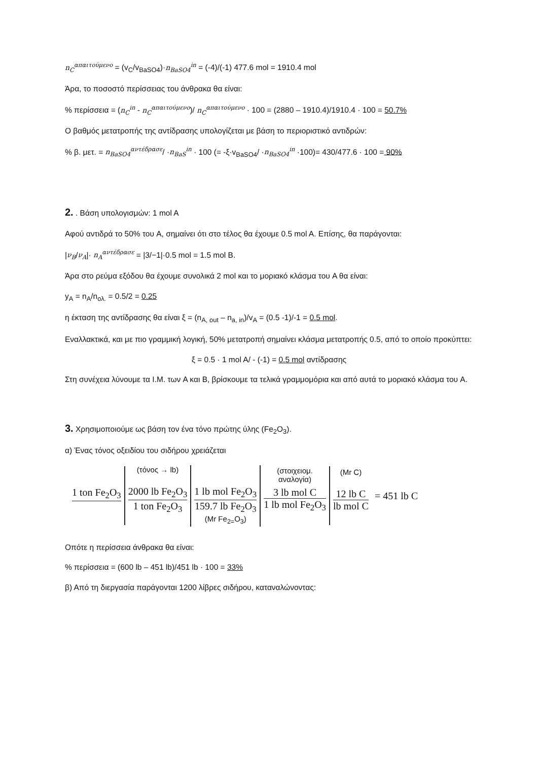n<sub>C</sub><sup>απαιτούμενο</sup> = (v<sub>C</sub>/v<sub>BaSO4</sub>)·n<sub>BaSO4</sub><sup>in</sup> = (-4)/(-1) 477.6 mol = 1910.4 mol
Άρα, το ποσοστό περίσσειας του άνθρακα θα είναι:
% περίσσεια = (n<sub>C</sub><sup>in</sup> - n<sub>C</sub><sup>απαιτούμενο</sup>)/ n<sub>C</sub><sup>απαιτούμενο</sup> · 100 = (2880 – 1910.4)/1910.4 · 100 = 50.7%
Ο βαθμός μετατροπής της αντίδρασης υπολογίζεται με βάση το περιοριστικό αντιδρών:
% β. μετ. = n<sub>BaSO4</sub><sup>αντέδρασε</sup>/ ·n<sub>BaS</sub><sup>in</sup> · 100 (= -ξ·v<sub>BaSO4</sub>/ ·n<sub>BaSO4</sub><sup>in</sup> ·100)= 430/477.6 · 100 = 90%
2. . Βάση υπολογισμών: 1 mol A
Αφού αντιδρά το 50% του A, σημαίνει ότι στο τέλος θα έχουμε 0.5 mol A. Επίσης, θα παράγονται:
|ν<sub>B</sub>/ν<sub>A</sub>|· n<sub>A</sub><sup>αντέδρασε</sup> = |3/−1|·0.5 mol = 1.5 mol B.
Άρα στο ρεύμα εξόδου θα έχουμε συνολικά 2 mol και το μοριακό κλάσμα του A θα είναι:
y<sub>A</sub> = n<sub>A</sub>/n<sub>ολ.</sub> = 0.5/2 = 0.25
η έκταση της αντίδρασης θα είναι ξ = (n<sub>A, out</sub> – n<sub>a, in</sub>)/v<sub>A</sub> = (0.5 -1)/-1 = 0.5 mol.
Εναλλακτικά, και με πιο γραμμική λογική, 50% μετατροπή σημαίνει κλάσμα μετατροπής 0.5, από το οποίο προκύπτει:
ξ = 0.5 · 1 mol A/ - (-1) = 0.5 mol αντίδρασης
Στη συνέχεια λύνουμε τα Ι.Μ. των A και B, βρίσκουμε τα τελικά γραμμομόρια και από αυτά το μοριακό κλάσμα του A.
3. Χρησιμοποιούμε ως βάση τον ένα τόνο πρώτης ύλης (Fe<sub>2</sub>O<sub>3</sub>).
α) Ένας τόνος οξειδίου του σιδήρου χρειάζεται
1 ton Fe<sub>2</sub>O<sub>3</sub>
(τόνος → lb)
2000 lb Fe<sub>2</sub>O<sub>3</sub>
1 ton Fe<sub>2</sub>O<sub>3</sub>
1 lb mol Fe<sub>2</sub>O<sub>3</sub>
159.7 lb Fe<sub>2</sub>O<sub>3</sub>
(Mr Fe<sub>2=</sub>O<sub>3</sub>)
(στοιχειομ.
αναλογία)
3 lb mol C
1 lb mol Fe<sub>2</sub>O<sub>3</sub>
(Mr C)
12 lb C
lb mol C
= 451 lb C
Οπότε η περίσσεια άνθρακα θα είναι:
% περίσσεια = (600 lb – 451 lb)/451 lb · 100 = 33%
β) Από τη διεργασία παράγονται 1200 λίβρες σιδήρου, καταναλώνοντας: